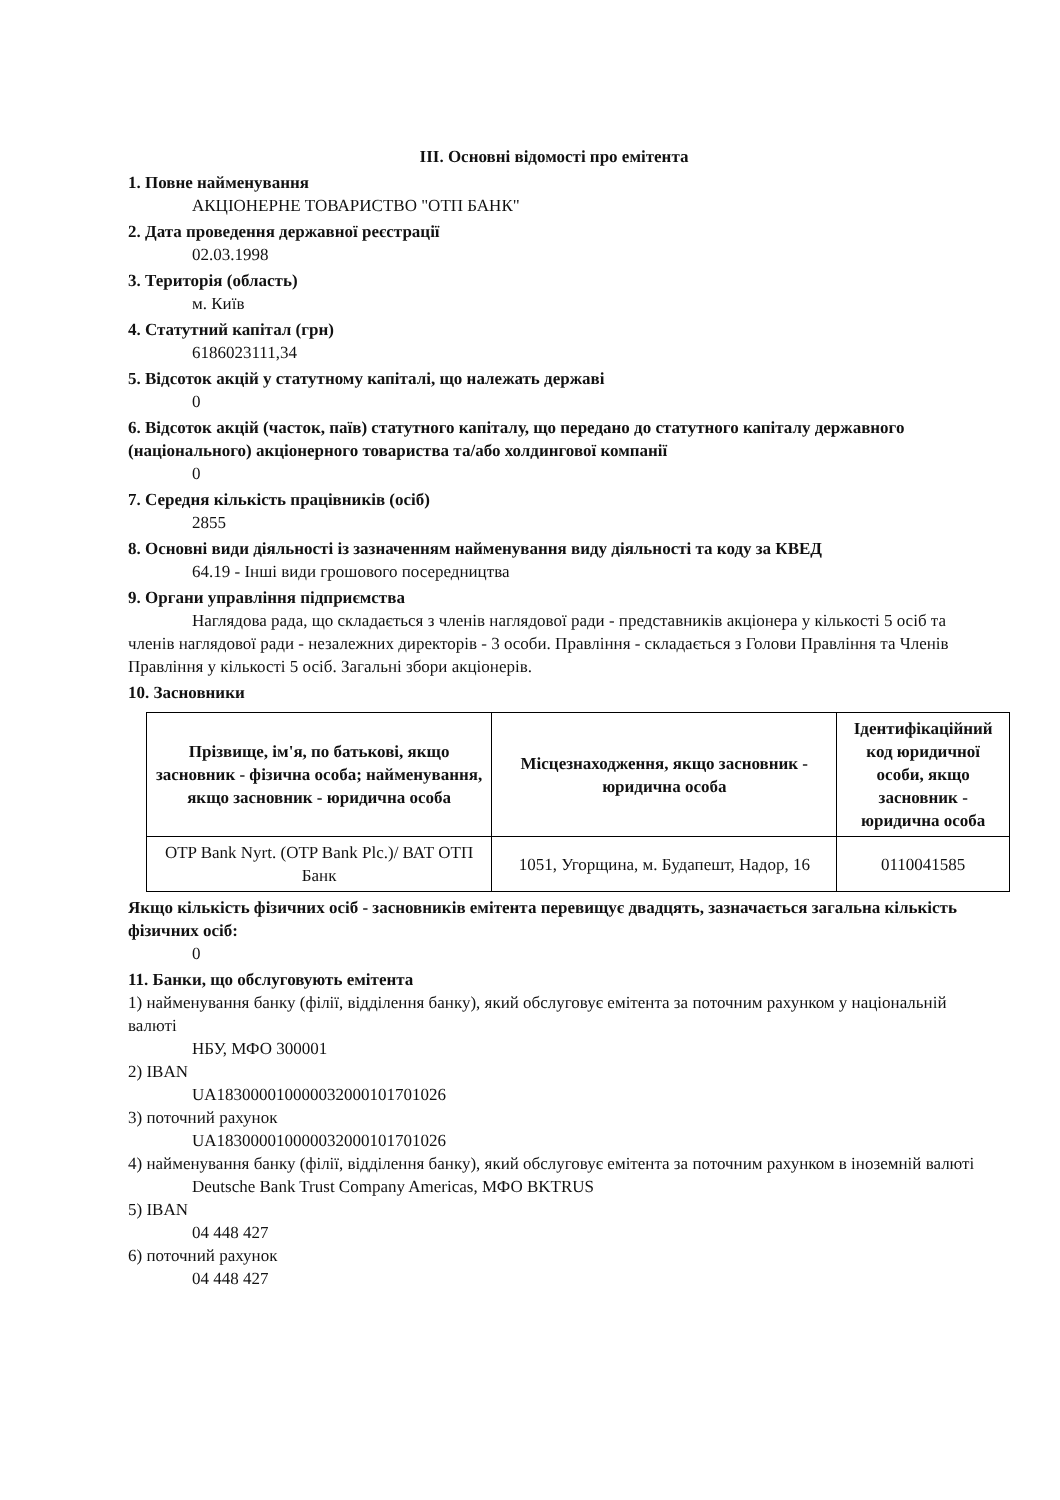ІІІ. Основні відомості про емітента
1. Повне найменування
АКЦІОНЕРНЕ ТОВАРИСТВО "ОТП БАНК"
2. Дата проведення державної реєстрації
02.03.1998
3. Територія (область)
м. Київ
4. Статутний капітал (грн)
6186023111,34
5. Відсоток акцій у статутному капіталі, що належать державі
0
6. Відсоток акцій (часток, паїв) статутного капіталу, що передано до статутного капіталу державного (національного) акціонерного товариства та/або холдингової компанії
0
7. Середня кількість працівників (осіб)
2855
8. Основні види діяльності із зазначенням найменування виду діяльності та коду за КВЕД
64.19 - Інші види грошового посередництва
9. Органи управління підприємства
Наглядова рада, що складається з членів наглядової ради - представників акціонера у кількості 5 осіб та членів наглядової ради - незалежних директорів - 3 особи. Правління - складається з Голови Правління та Членів Правління у кількості 5 осіб. Загальні збори акціонерів.
10. Засновники
| Прізвище, ім'я, по батькові, якщо засновник - фізична особа; найменування, якщо засновник - юридична особа | Місцезнаходження, якщо засновник - юридична особа | Ідентифікаційний код юридичної особи, якщо засновник - юридична особа |
| --- | --- | --- |
| OTP Bank Nyrt. (OTP Bank Plc.)/ ВАТ ОТП Банк | 1051, Угорщина, м. Будапешт, Надор, 16 | 0110041585 |
Якщо кількість фізичних осіб - засновників емітента перевищує двадцять, зазначається загальна кількість фізичних осіб:
0
11. Банки, що обслуговують емітента
1) найменування банку (філії, відділення банку), який обслуговує емітента за поточним рахунком у національній валюті
НБУ, МФО 300001
2) IBAN
UA183000010000032000101701026
3) поточний рахунок
UA183000010000032000101701026
4) найменування банку (філії, відділення банку), який обслуговує емітента за поточним рахунком в іноземній валюті
Deutsche Bank Trust Company Americas, МФО BKTRUS
5) IBAN
04 448 427
6) поточний рахунок
04 448 427